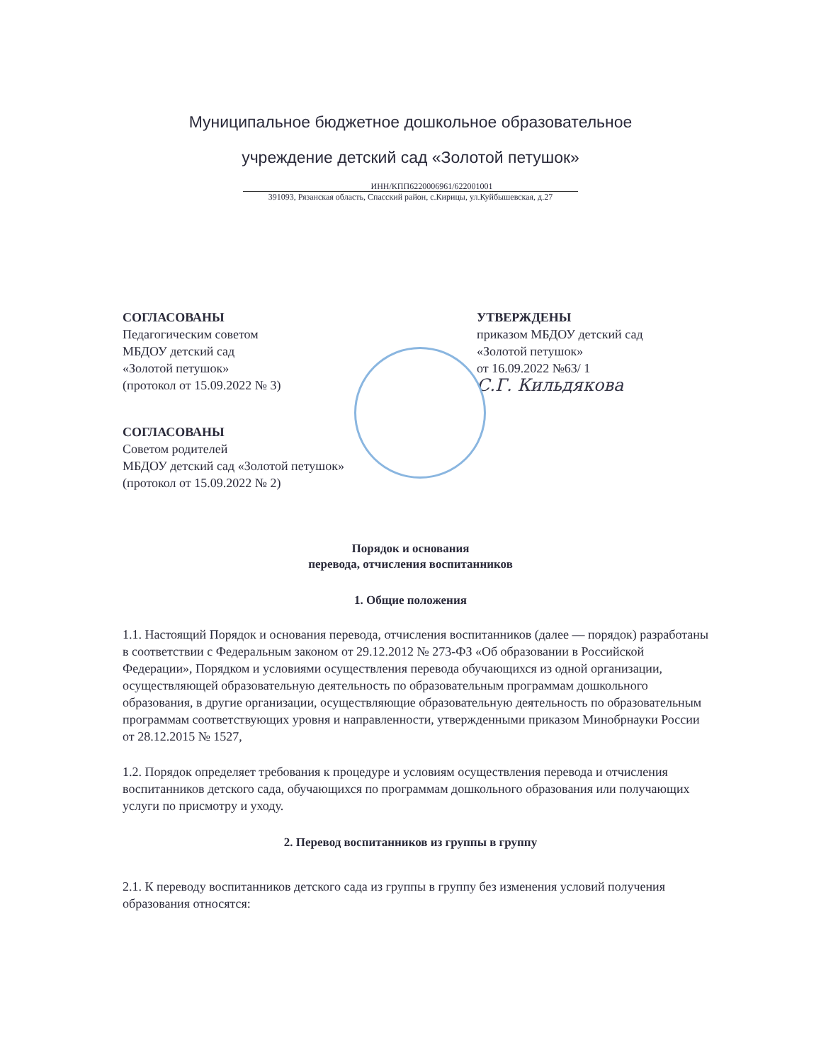Муниципальное бюджетное дошкольное образовательное
учреждение детский сад «Золотой петушок»
ИНН/КПП6220006961/622001001
391093, Рязанская область, Спасский район, с.Кирицы, ул.Куйбышевская, д.27
СОГЛАСОВАНЫ
Педагогическим советом
МБДОУ детский сад
«Золотой петушок»
(протокол от 15.09.2022 № 3)
УТВЕРЖДЕНЫ
приказом МБДОУ детский сад
«Золотой петушок»
от 16.09.2022 №63/ 1
С.Г. Кильдякова
СОГЛАСОВАНЫ
Советом родителей
МБДОУ детский сад «Золотой петушок»
(протокол от 15.09.2022 № 2)
Порядок и основания
перевода, отчисления воспитанников
1. Общие положения
1.1. Настоящий Порядок и основания перевода, отчисления воспитанников (далее — порядок) разработаны в соответствии с Федеральным законом от 29.12.2012 № 273-ФЗ «Об образовании в Российской Федерации», Порядком и условиями осуществления перевода обучающихся из одной организации, осуществляющей образовательную деятельность по образовательным программам дошкольного образования, в другие организации, осуществляющие образовательную деятельность по образовательным программам соответствующих уровня и направленности, утвержденными приказом Минобрнауки России от 28.12.2015 № 1527,
1.2. Порядок определяет требования к процедуре и условиям осуществления перевода и отчисления воспитанников детского сада, обучающихся по программам дошкольного образования или получающих услуги по присмотру и уходу.
2. Перевод воспитанников из группы в группу
2.1. К переводу воспитанников детского сада из группы в группу без изменения условий получения образования относятся: